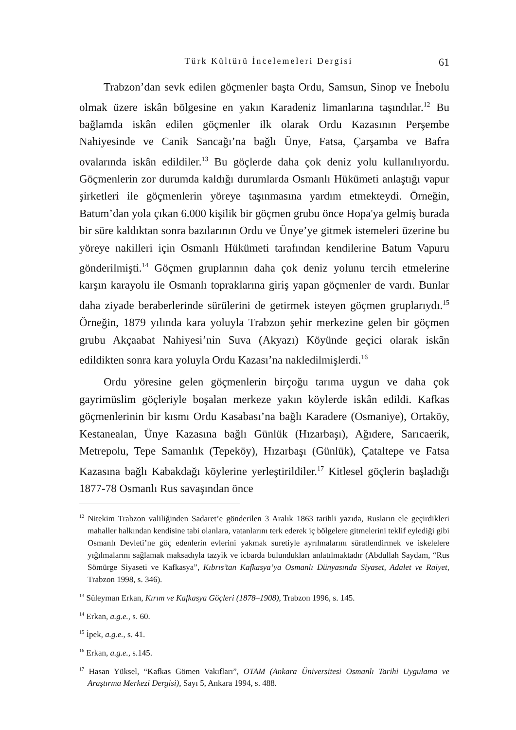Türk Kültürü İncelemeleri Dergisi 61
Trabzon’dan sevk edilen göçmenler başta Ordu, Samsun, Sinop ve İnebolu olmak üzere iskân bölgesine en yakın Karadeniz limanlarına taşındılar.<sup>12</sup> Bu bağlamda iskân edilen göçmenler ilk olarak Ordu Kazasının Perşembe Nahiyesinde ve Canik Sancağı’na bağlı Ünye, Fatsa, Çarşamba ve Bafra ovalarında iskân edildiler.<sup>13</sup> Bu göçlerde daha çok deniz yolu kullanılıyordu. Göçmenlerin zor durumda kaldığı durumlarda Osmanlı Hükümeti anlaştığı vapur şirketleri ile göçmenlerin yöreye taşınmasına yardım etmekteydi. Örneğin, Batum’dan yola çıkan 6.000 kişilik bir göçmen grubu önce Hopa'ya gelmiş burada bir süre kaldıktan sonra bazılarının Ordu ve Ünye’ye gitmek istemeleri üzerine bu yöreye nakilleri için Osmanlı Hükümeti tarafından kendilerine Batum Vapuru gönderilmişti.<sup>14</sup> Göçmen gruplarının daha çok deniz yolunu tercih etmelerine karşın karayolu ile Osmanlı topraklarına giriş yapan göçmenler de vardı. Bunlar daha ziyade beraberlerinde sürülerini de getirmek isteyen göçmen gruplarıydı.<sup>15</sup> Örneğin, 1879 yılında kara yoluyla Trabzon şehir merkezine gelen bir göçmen grubu Akçaabat Nahiyesi’nin Suva (Akyazı) Köyünde geçici olarak iskân edildikten sonra kara yoluyla Ordu Kazası’na nakledilmişlerdi.<sup>16</sup>
Ordu yöresine gelen göçmenlerin birçoğu tarıma uygun ve daha çok gayrimüslim göçleriyle boşalan merkeze yakın köylerde iskân edildi. Kafkas göçmenlerinin bir kısmı Ordu Kasabası’na bağlı Karadere (Osmaniye), Ortaköy, Kestanealan, Ünye Kazasına bağlı Günlük (Hızarbaşı), Ağıdere, Sarıcaerik, Metrepolu, Tepe Samanlık (Tepeköy), Hızarbaşı (Günlük), Çataltepe ve Fatsa Kazasına bağlı Kabakdağı köylerine yerleştirildiler.<sup>17</sup> Kitlesel göçlerin başladığı 1877-78 Osmanlı Rus savaşından önce
<sup>12</sup> Nitekim Trabzon valiliğinden Sadaret’e gönderilen 3 Aralık 1863 tarihli yazıda, Rusların ele geçirdikleri mahaller halkından kendisine tabi olanlara, vatanlarını terk ederek iç bölgelere gitmelerini teklif eylediği gibi Osmanlı Devleti’ne göç edenlerin evlerini yakmak suretiyle ayrılmalarını süratlendirmek ve iskelelere yığılmalarını sağlamak maksadıyla tazyik ve icbarda bulundukları anlatılmaktadır (Abdullah Saydam, “Rus Sömürge Siyaseti ve Kafkasya”, Kıbrıs’tan Kafkasya’ya Osmanlı Dünyasında Siyaset, Adalet ve Raiyet, Trabzon 1998, s. 346).
<sup>13</sup> Süleyman Erkan, Kırım ve Kafkasya Göçleri (1878–1908), Trabzon 1996, s. 145.
<sup>14</sup> Erkan, a.g.e., s. 60.
<sup>15</sup> İpek, a.g.e., s. 41.
<sup>16</sup> Erkan, a.g.e., s.145.
<sup>17</sup> Hasan Yüksel, “Kafkas Gömen Vakıfları”, OTAM (Ankara Üniversitesi Osmanlı Tarihi Uygulama ve Araştırma Merkezi Dergisi), Sayı 5, Ankara 1994, s. 488.